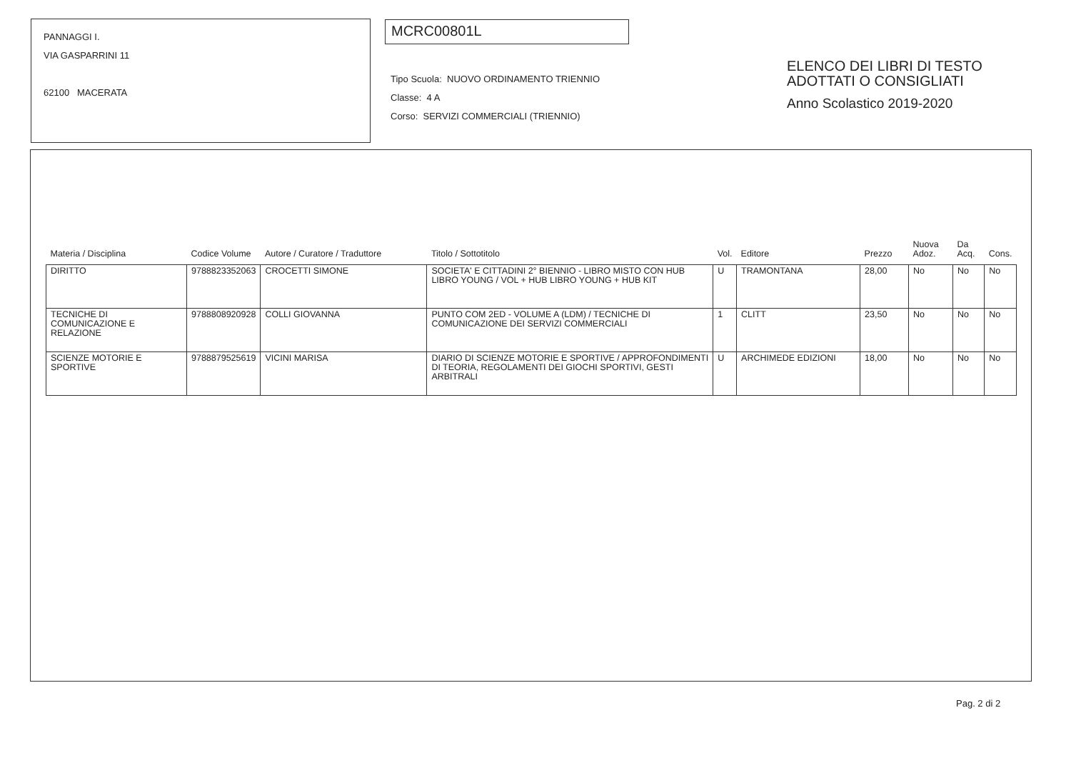PANNAGGI I.
VIA GASPARRINI 11
62100 MACERATA
MCRC00801L
Tipo Scuola: NUOVO ORDINAMENTO TRIENNIO
Classe: 4 A
Corso: SERVIZI COMMERCIALI (TRIENNIO)
ELENCO DEI LIBRI DI TESTO
ADOTTATI O CONSIGLIATI
Anno Scolastico 2019-2020
| Materia / Disciplina | Codice Volume | Autore / Curatore / Traduttore | Titolo / Sottotitolo | Vol. | Editore | Prezzo | Nuova Adoz. | Da Acq. | Cons. |
| DIRITTO | 9788823352063 | CROCETTI SIMONE | SOCIETA' E CITTADINI 2° BIENNIO - LIBRO MISTO CON HUB LIBRO YOUNG / VOL + HUB LIBRO YOUNG + HUB KIT | U | TRAMONTANA | 28,00 | No | No | No |
| TECNICHE DI COMUNICAZIONE E RELAZIONE | 9788808920928 | COLLI GIOVANNA | PUNTO COM 2ED - VOLUME A (LDM) / TECNICHE DI COMUNICAZIONE DEI SERVIZI COMMERCIALI | 1 | CLITT | 23,50 | No | No | No |
| SCIENZE MOTORIE E SPORTIVE | 9788879525619 | VICINI MARISA | DIARIO DI SCIENZE MOTORIE E SPORTIVE / APPROFONDIMENTI DI TEORIA, REGOLAMENTI DEI GIOCHI SPORTIVI, GESTI ARBITRALI | U | ARCHIMEDE EDIZIONI | 18,00 | No | No | No |
Pag. 2 di 2